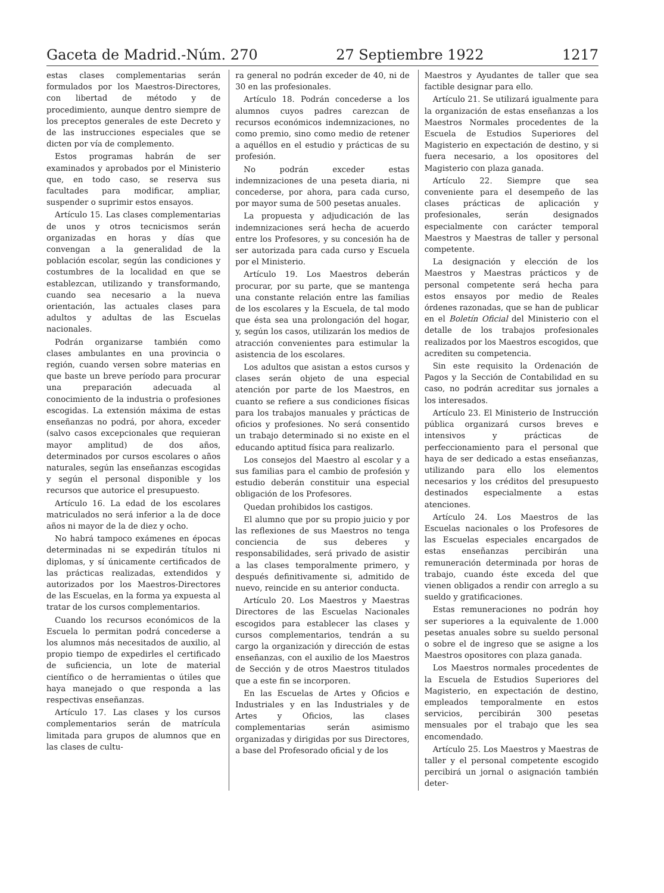Gaceta de Madrid.-Núm. 270 27 Septiembre 1922 1217
estas clases complementarias serán formulados por los Maestros-Directores, con libertad de método y de procedimiento, aunque dentro siempre de los preceptos generales de este Decreto y de las instrucciones especiales que se dicten por vía de complemento.
Estos programas habrán de ser examinados y aprobados por el Ministerio que, en todo caso, se reserva sus facultades para modificar, ampliar, suspender o suprimir estos ensayos.
Artículo 15. Las clases complementarias de unos y otros tecnicismos serán organizadas en horas y días que convengan a la generalidad de la población escolar, según las condiciones y costumbres de la localidad en que se establezcan, utilizando y transformando, cuando sea necesario a la nueva orientación, las actuales clases para adultos y adultas de las Escuelas nacionales.
Podrán organizarse también como clases ambulantes en una provincia o región, cuando versen sobre materias en que baste un breve período para procurar una preparación adecuada al conocimiento de la industria o profesiones escogidas. La extensión máxima de estas enseñanzas no podrá, por ahora, exceder (salvo casos excepcionales que requieran mayor amplitud) de dos años, determinados por cursos escolares o años naturales, según las enseñanzas escogidas y según el personal disponible y los recursos que autorice el presupuesto.
Artículo 16. La edad de los escolares matriculados no será inferior a la de doce años ni mayor de la de diez y ocho.
No habrá tampoco exámenes en épocas determinadas ni se expedirán títulos ni diplomas, y sí únicamente certificados de las prácticas realizadas, extendidos y autorizados por los Maestros-Directores de las Escuelas, en la forma ya expuesta al tratar de los cursos complementarios.
Cuando los recursos económicos de la Escuela lo permitan podrá concederse a los alumnos más necesitados de auxilio, al propio tiempo de expedirles el certificado de suficiencia, un lote de material científico o de herramientas o útiles que haya manejado o que responda a las respectivas enseñanzas.
Artículo 17. Las clases y los cursos complementarios serán de matrícula limitada para grupos de alumnos que en las clases de cultu-
ra general no podrán exceder de 40, ni de 30 en las profesionales.
Artículo 18. Podrán concederse a los alumnos cuyos padres carezcan de recursos económicos indemnizaciones, no como premio, sino como medio de retener a aquéllos en el estudio y prácticas de su profesión.
No podrán exceder estas indemnizaciones de una peseta diaria, ni concederse, por ahora, para cada curso, por mayor suma de 500 pesetas anuales.
La propuesta y adjudicación de las indemnizaciones será hecha de acuerdo entre los Profesores, y su concesión ha de ser autorizada para cada curso y Escuela por el Ministerio.
Artículo 19. Los Maestros deberán procurar, por su parte, que se mantenga una constante relación entre las familias de los escolares y la Escuela, de tal modo que ésta sea una prolongación del hogar, y, según los casos, utilizarán los medios de atracción convenientes para estimular la asistencia de los escolares.
Los adultos que asistan a estos cursos y clases serán objeto de una especial atención por parte de los Maestros, en cuanto se refiere a sus condiciones físicas para los trabajos manuales y prácticas de oficios y profesiones. No será consentido un trabajo determinado si no existe en el educando aptitud física para realizarlo.
Los consejos del Maestro al escolar y a sus familias para el cambio de profesión y estudio deberán constituir una especial obligación de los Profesores.
Quedan prohibidos los castigos.
El alumno que por su propio juicio y por las reflexiones de sus Maestros no tenga conciencia de sus deberes y responsabilidades, será privado de asistir a las clases temporalmente primero, y después definitivamente si, admitido de nuevo, reincide en su anterior conducta.
Artículo 20. Los Maestros y Maestras Directores de las Escuelas Nacionales escogidos para establecer las clases y cursos complementarios, tendrán a su cargo la organización y dirección de estas enseñanzas, con el auxilio de los Maestros de Sección y de otros Maestros titulados que a este fin se incorporen.
En las Escuelas de Artes y Oficios e Industriales y en las Industriales y de Artes y Oficios, las clases complementarias serán asimismo organizadas y dirigidas por sus Directores, a base del Profesorado oficial y de los
Maestros y Ayudantes de taller que sea factible designar para ello.
Artículo 21. Se utilizará igualmente para la organización de estas enseñanzas a los Maestros Normales procedentes de la Escuela de Estudios Superiores del Magisterio en expectación de destino, y si fuera necesario, a los opositores del Magisterio con plaza ganada.
Artículo 22. Siempre que sea conveniente para el desempeño de las clases prácticas de aplicación y profesionales, serán designados especialmente con carácter temporal Maestros y Maestras de taller y personal competente.
La designación y elección de los Maestros y Maestras prácticos y de personal competente será hecha para estos ensayos por medio de Reales órdenes razonadas, que se han de publicar en el Boletín Oficial del Ministerio con el detalle de los trabajos profesionales realizados por los Maestros escogidos, que acrediten su competencia.
Sin este requisito la Ordenación de Pagos y la Sección de Contabilidad en su caso, no podrán acreditar sus jornales a los interesados.
Artículo 23. El Ministerio de Instrucción pública organizará cursos breves e intensivos y prácticas de perfeccionamiento para el personal que haya de ser dedicado a estas enseñanzas, utilizando para ello los elementos necesarios y los créditos del presupuesto destinados especialmente a estas atenciones.
Artículo 24. Los Maestros de las Escuelas nacionales o los Profesores de las Escuelas especiales encargados de estas enseñanzas percibirán una remuneración determinada por horas de trabajo, cuando éste exceda del que vienen obligados a rendir con arreglo a su sueldo y gratificaciones.
Estas remuneraciones no podrán hoy ser superiores a la equivalente de 1.000 pesetas anuales sobre su sueldo personal o sobre el de ingreso que se asigne a los Maestros opositores con plaza ganada.
Los Maestros normales procedentes de la Escuela de Estudios Superiores del Magisterio, en expectación de destino, empleados temporalmente en estos servicios, percibirán 300 pesetas mensuales por el trabajo que les sea encomendado.
Artículo 25. Los Maestros y Maestras de taller y el personal competente escogido percibirá un jornal o asignación también deter-